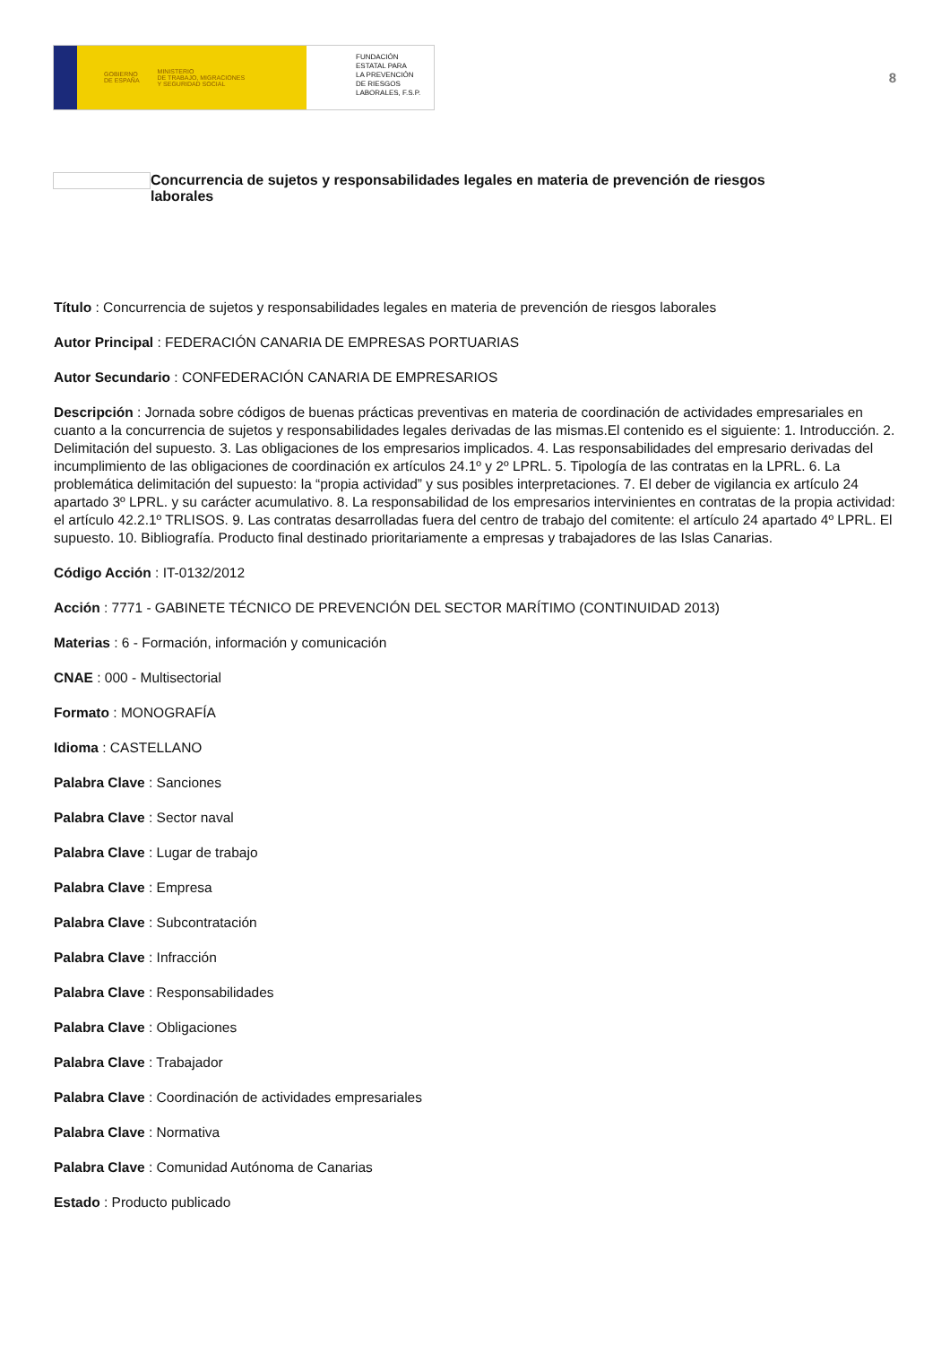GOBIERNO
DE ESPAÑA MINISTERIO
DE TRABAJO, MIGRACIONES
Y SEGURIDAD SOCIAL
FUNDACIÓN
ESTATAL PARA
LA PREVENCIÓN
DE RIESGOS
LABORALES, F.S.P.
8
Concurrencia de sujetos y responsabilidades legales en materia de prevención de riesgos laborales
Título : Concurrencia de sujetos y responsabilidades legales en materia de prevención de riesgos laborales
Autor Principal : FEDERACIÓN CANARIA DE EMPRESAS PORTUARIAS
Autor Secundario : CONFEDERACIÓN CANARIA DE EMPRESARIOS
Descripción : Jornada sobre códigos de buenas prácticas preventivas en materia de coordinación de actividades empresariales en cuanto a la concurrencia de sujetos y responsabilidades legales derivadas de las mismas.El contenido es el siguiente: 1. Introducción. 2. Delimitación del supuesto. 3. Las obligaciones de los empresarios implicados. 4. Las responsabilidades del empresario derivadas del incumplimiento de las obligaciones de coordinación ex artículos 24.1º y 2º LPRL. 5. Tipología de las contratas en la LPRL. 6. La problemática delimitación del supuesto: la “propia actividad” y sus posibles interpretaciones. 7. El deber de vigilancia ex artículo 24 apartado 3º LPRL. y su carácter acumulativo. 8. La responsabilidad de los empresarios intervinientes en contratas de la propia actividad: el artículo 42.2.1º TRLISOS. 9. Las contratas desarrolladas fuera del centro de trabajo del comitente: el artículo 24 apartado 4º LPRL. El supuesto. 10. Bibliografía. Producto final destinado prioritariamente a empresas y trabajadores de las Islas Canarias.
Código Acción : IT-0132/2012
Acción : 7771 - GABINETE TÉCNICO DE PREVENCIÓN DEL SECTOR MARÍTIMO (CONTINUIDAD 2013)
Materias : 6 - Formación, información y comunicación
CNAE : 000 - Multisectorial
Formato : MONOGRAFÍA
Idioma : CASTELLANO
Palabra Clave : Sanciones
Palabra Clave : Sector naval
Palabra Clave : Lugar de trabajo
Palabra Clave : Empresa
Palabra Clave : Subcontratación
Palabra Clave : Infracción
Palabra Clave : Responsabilidades
Palabra Clave : Obligaciones
Palabra Clave : Trabajador
Palabra Clave : Coordinación de actividades empresariales
Palabra Clave : Normativa
Palabra Clave : Comunidad Autónoma de Canarias
Estado : Producto publicado